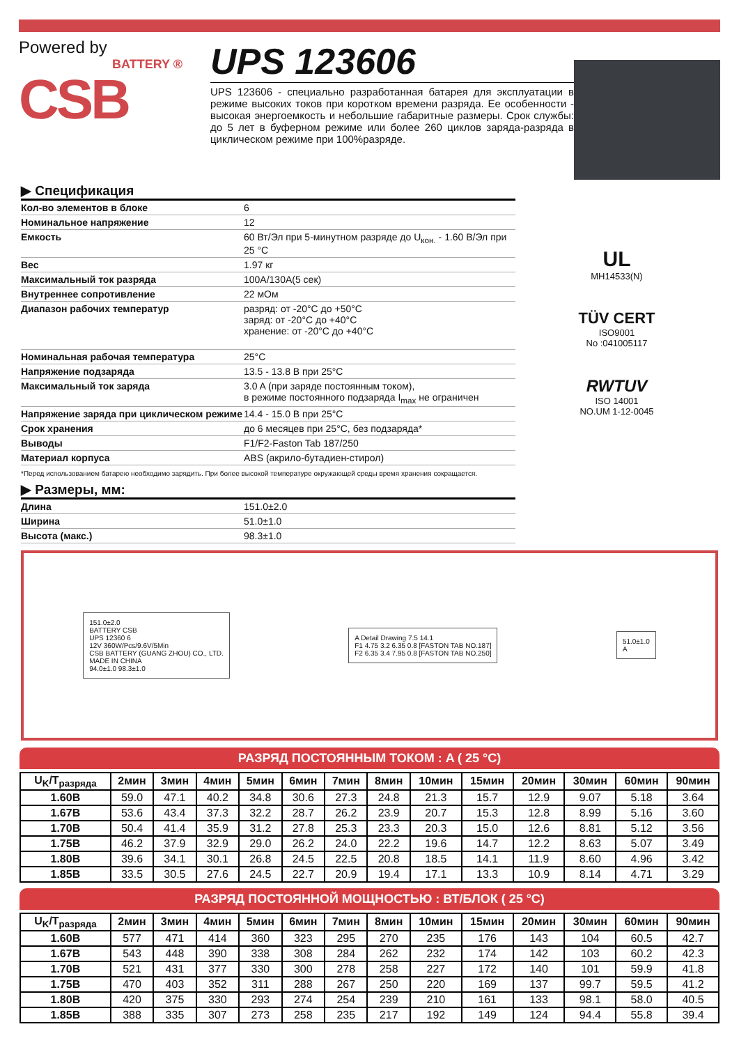Powered by
BATTERY ®
CSB
UPS 123606
UPS 123606 - специально разработанная батарея для эксплуатации в режиме высоких токов при коротком времени разряда. Ее особенности - высокая энергоемкость и небольшие габаритные размеры. Срок службы: до 5 лет в буферном режиме или более 260 циклов заряда-разряда в циклическом режиме при 100%разряде.
▶ Спецификация
| Кол-во элементов в блоке | 6 |
| Номинальное напряжение | 12 |
| Емкость | 60 Вт/Эл при 5-минутном разряде до U<sub>кон.</sub> - 1.60 В/Эл при 25 °C |
| Вес | 1.97 кг |
| Максимальный ток разряда | 100A/130A(5 сек) |
| Внутреннее сопротивление | 22 мОм |
| Диапазон рабочих температур | разряд: от -20°C до +50°C заряд: от -20°C до +40°C хранение: от -20°C до +40°C |
| Номинальная рабочая температура | 25°C |
| Напряжение подзаряда | 13.5 - 13.8 В при 25°C |
| Максимальный ток заряда | 3.0 A (при заряде постоянным током), в режиме постоянного подзаряда I<sub>max</sub> не ограничен |
| Напряжение заряда при циклическом режиме | 14.4 - 15.0 В при 25°C |
| Срок хранения | до 6 месяцев при 25°C, без подзаряда* |
| Выводы | F1/F2-Faston Tab 187/250 |
| Материал корпуса | ABS (акрило-бутадиен-стирол) |
UL
MH14533(N)
TÜV CERT
ISO9001
No :041005117
RWTUV
ISO 14001
NO.UM 1-12-0045
*Перед использованием батарею необходимо зарядить. При более высокой температуре окружающей среды время хранения сокращается.
▶ Размеры, мм:
| Длина | 151.0±2.0 |
| Ширина | 51.0±1.0 |
| Высота (макс.) | 98.3±1.0 |
151.0±2.0
BATTERY CSB
UPS 12360 6
12V 360W/Pcs/9.6V/5Min
CSB BATTERY (GUANG ZHOU) CO., LTD.
MADE IN CHINA
94.0±1.0 98.3±1.0
A Detail Drawing 7.5 14.1
F1 4.75 3.2 6.35 0.8 [FASTON TAB NO.187]
F2 6.35 3.4 7.95 0.8 [FASTON TAB NO.250]
51.0±1.0
A
РАЗРЯД ПОСТОЯННЫМ ТОКОМ : A ( 25 °C)
| U<sub>K</sub>/T<sub>разряда</sub> | 2мин | 3мин | 4мин | 5мин | 6мин | 7мин | 8мин | 10мин | 15мин | 20мин | 30мин | 60мин | 90мин |
| --- | --- | --- | --- | --- | --- | --- | --- | --- | --- | --- | --- | --- | --- |
| 1.60В | 59.0 | 47.1 | 40.2 | 34.8 | 30.6 | 27.3 | 24.8 | 21.3 | 15.7 | 12.9 | 9.07 | 5.18 | 3.64 |
| 1.67В | 53.6 | 43.4 | 37.3 | 32.2 | 28.7 | 26.2 | 23.9 | 20.7 | 15.3 | 12.8 | 8.99 | 5.16 | 3.60 |
| 1.70В | 50.4 | 41.4 | 35.9 | 31.2 | 27.8 | 25.3 | 23.3 | 20.3 | 15.0 | 12.6 | 8.81 | 5.12 | 3.56 |
| 1.75В | 46.2 | 37.9 | 32.9 | 29.0 | 26.2 | 24.0 | 22.2 | 19.6 | 14.7 | 12.2 | 8.63 | 5.07 | 3.49 |
| 1.80В | 39.6 | 34.1 | 30.1 | 26.8 | 24.5 | 22.5 | 20.8 | 18.5 | 14.1 | 11.9 | 8.60 | 4.96 | 3.42 |
| 1.85В | 33.5 | 30.5 | 27.6 | 24.5 | 22.7 | 20.9 | 19.4 | 17.1 | 13.3 | 10.9 | 8.14 | 4.71 | 3.29 |
РАЗРЯД ПОСТОЯННОЙ МОЩНОСТЬЮ : ВТ/БЛОК ( 25 °C)
| U<sub>K</sub>/T<sub>разряда</sub> | 2мин | 3мин | 4мин | 5мин | 6мин | 7мин | 8мин | 10мин | 15мин | 20мин | 30мин | 60мин | 90мин |
| --- | --- | --- | --- | --- | --- | --- | --- | --- | --- | --- | --- | --- | --- |
| 1.60В | 577 | 471 | 414 | 360 | 323 | 295 | 270 | 235 | 176 | 143 | 104 | 60.5 | 42.7 |
| 1.67В | 543 | 448 | 390 | 338 | 308 | 284 | 262 | 232 | 174 | 142 | 103 | 60.2 | 42.3 |
| 1.70В | 521 | 431 | 377 | 330 | 300 | 278 | 258 | 227 | 172 | 140 | 101 | 59.9 | 41.8 |
| 1.75В | 470 | 403 | 352 | 311 | 288 | 267 | 250 | 220 | 169 | 137 | 99.7 | 59.5 | 41.2 |
| 1.80В | 420 | 375 | 330 | 293 | 274 | 254 | 239 | 210 | 161 | 133 | 98.1 | 58.0 | 40.5 |
| 1.85В | 388 | 335 | 307 | 273 | 258 | 235 | 217 | 192 | 149 | 124 | 94.4 | 55.8 | 39.4 |